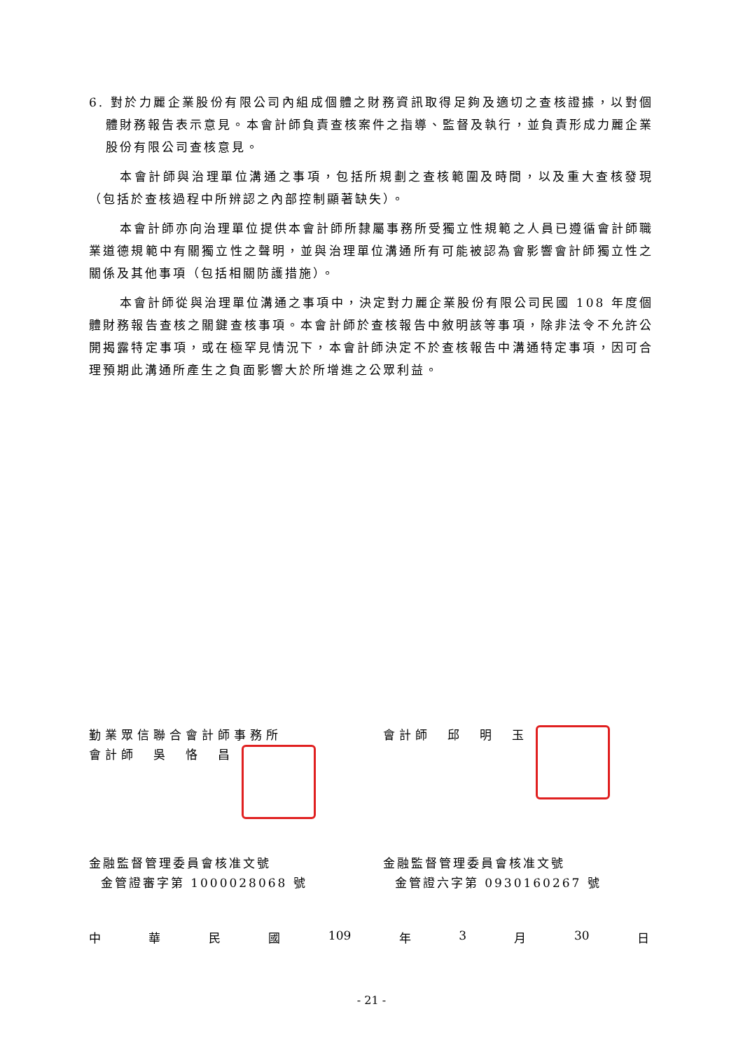6. 對於力麗企業股份有限公司內組成個體之財務資訊取得足夠及適切之查核證據，以對個體財務報告表示意見。本會計師負責查核案件之指導、監督及執行，並負責形成力麗企業股份有限公司查核意見。
本會計師與治理單位溝通之事項，包括所規劃之查核範圍及時間，以及重大查核發現（包括於查核過程中所辨認之內部控制顯著缺失）。
本會計師亦向治理單位提供本會計師所隸屬事務所受獨立性規範之人員已遵循會計師職業道德規範中有關獨立性之聲明，並與治理單位溝通所有可能被認為會影響會計師獨立性之關係及其他事項（包括相關防護措施）。
本會計師從與治理單位溝通之事項中，決定對力麗企業股份有限公司民國 108 年度個體財務報告查核之關鍵查核事項。本會計師於查核報告中敘明該等事項，除非法令不允許公開揭露特定事項，或在極罕見情況下，本會計師決定不於查核報告中溝通特定事項，因可合理預期此溝通所產生之負面影響大於所增進之公眾利益。
勤業眾信聯合會計師事務所
會計師　吳　恪　昌
會計師　邱　明　玉
金融監督管理委員會核准文號
金管證審字第 1000028068 號
金融監督管理委員會核准文號
金管證六字第 0930160267 號
中 華 民 國 109 年 3 月 30 日
- 21 -